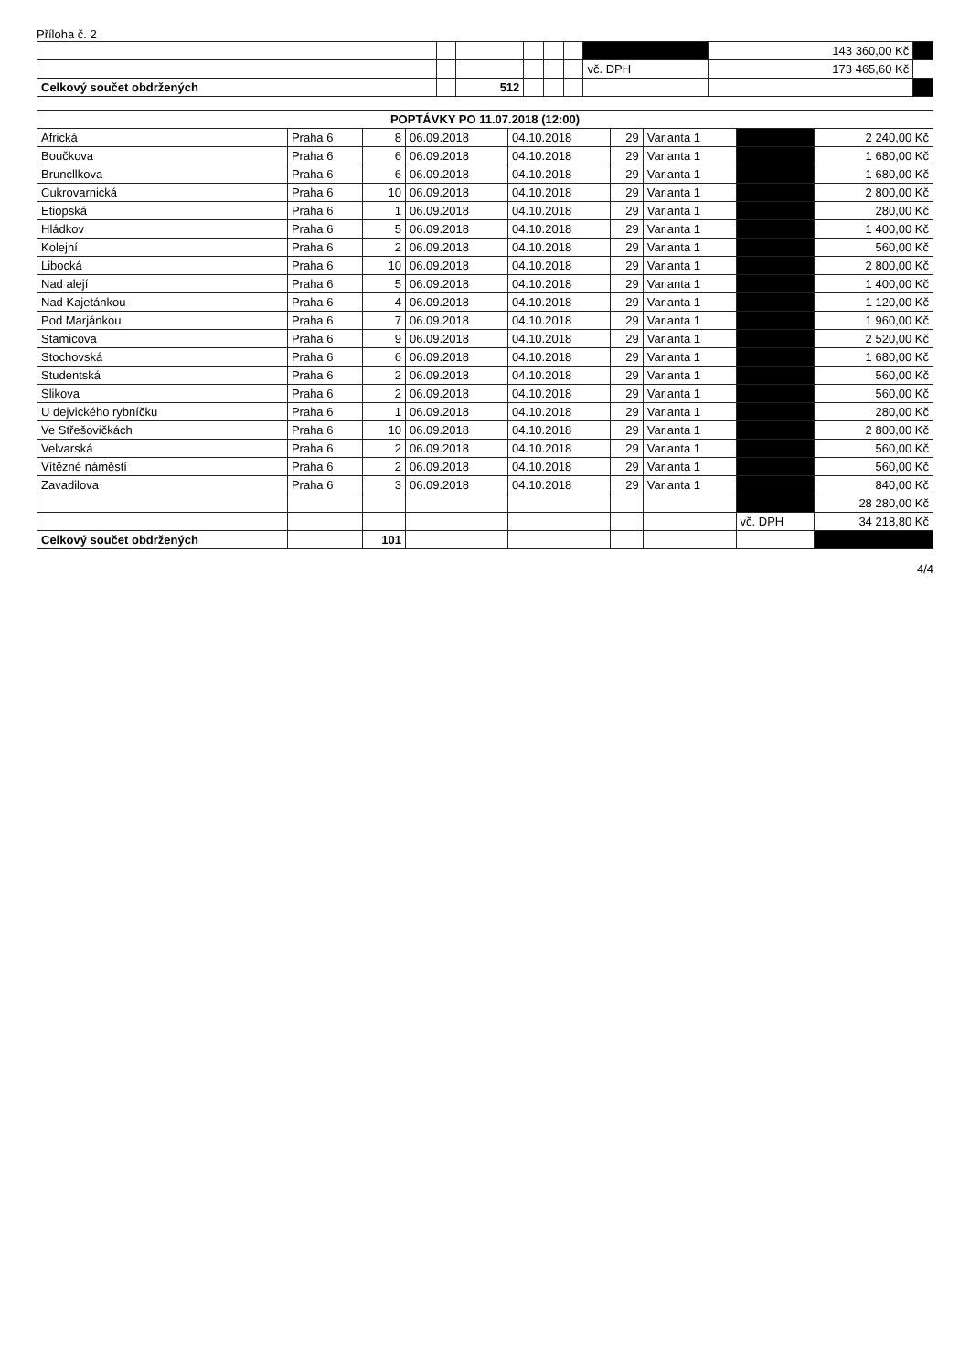Příloha č. 2
| | | | | | | | 143 360,00 Kč | |
| | | | | | | vč. DPH | 173 465,60 Kč | |
| Celkový součet obdržených | | 512 | | | | | | |
| POPTÁVKY PO 11.07.2018 (12:00) | | | | | | | | |
| --- | --- | --- | --- | --- | --- | --- | --- | --- |
| Africká | Praha 6 | 8 | 06.09.2018 | 04.10.2018 | 29 | Varianta 1 | | 2 240,00 Kč |
| Boučkova | Praha 6 | 6 | 06.09.2018 | 04.10.2018 | 29 | Varianta 1 | | 1 680,00 Kč |
| Bruncllkova | Praha 6 | 6 | 06.09.2018 | 04.10.2018 | 29 | Varianta 1 | | 1 680,00 Kč |
| Cukrovarnická | Praha 6 | 10 | 06.09.2018 | 04.10.2018 | 29 | Varianta 1 | | 2 800,00 Kč |
| Etiopská | Praha 6 | 1 | 06.09.2018 | 04.10.2018 | 29 | Varianta 1 | | 280,00 Kč |
| Hládkov | Praha 6 | 5 | 06.09.2018 | 04.10.2018 | 29 | Varianta 1 | | 1 400,00 Kč |
| Kolejní | Praha 6 | 2 | 06.09.2018 | 04.10.2018 | 29 | Varianta 1 | | 560,00 Kč |
| Libocká | Praha 6 | 10 | 06.09.2018 | 04.10.2018 | 29 | Varianta 1 | | 2 800,00 Kč |
| Nad alejí | Praha 6 | 5 | 06.09.2018 | 04.10.2018 | 29 | Varianta 1 | | 1 400,00 Kč |
| Nad Kajetánkou | Praha 6 | 4 | 06.09.2018 | 04.10.2018 | 29 | Varianta 1 | | 1 120,00 Kč |
| Pod Marjánkou | Praha 6 | 7 | 06.09.2018 | 04.10.2018 | 29 | Varianta 1 | | 1 960,00 Kč |
| Stamicova | Praha 6 | 9 | 06.09.2018 | 04.10.2018 | 29 | Varianta 1 | | 2 520,00 Kč |
| Stochovská | Praha 6 | 6 | 06.09.2018 | 04.10.2018 | 29 | Varianta 1 | | 1 680,00 Kč |
| Studentská | Praha 6 | 2 | 06.09.2018 | 04.10.2018 | 29 | Varianta 1 | | 560,00 Kč |
| Šlikova | Praha 6 | 2 | 06.09.2018 | 04.10.2018 | 29 | Varianta 1 | | 560,00 Kč |
| U dejvického rybníčku | Praha 6 | 1 | 06.09.2018 | 04.10.2018 | 29 | Varianta 1 | | 280,00 Kč |
| Ve Střešovičkách | Praha 6 | 10 | 06.09.2018 | 04.10.2018 | 29 | Varianta 1 | | 2 800,00 Kč |
| Velvarská | Praha 6 | 2 | 06.09.2018 | 04.10.2018 | 29 | Varianta 1 | | 560,00 Kč |
| Vítězné náměstí | Praha 6 | 2 | 06.09.2018 | 04.10.2018 | 29 | Varianta 1 | | 560,00 Kč |
| Zavadilova | Praha 6 | 3 | 06.09.2018 | 04.10.2018 | 29 | Varianta 1 | | 840,00 Kč |
| | | | | | | | | 28 280,00 Kč |
| | | | | | | | vč. DPH | 34 218,80 Kč |
| Celkový součet obdržených | | 101 | | | | | | |
4/4